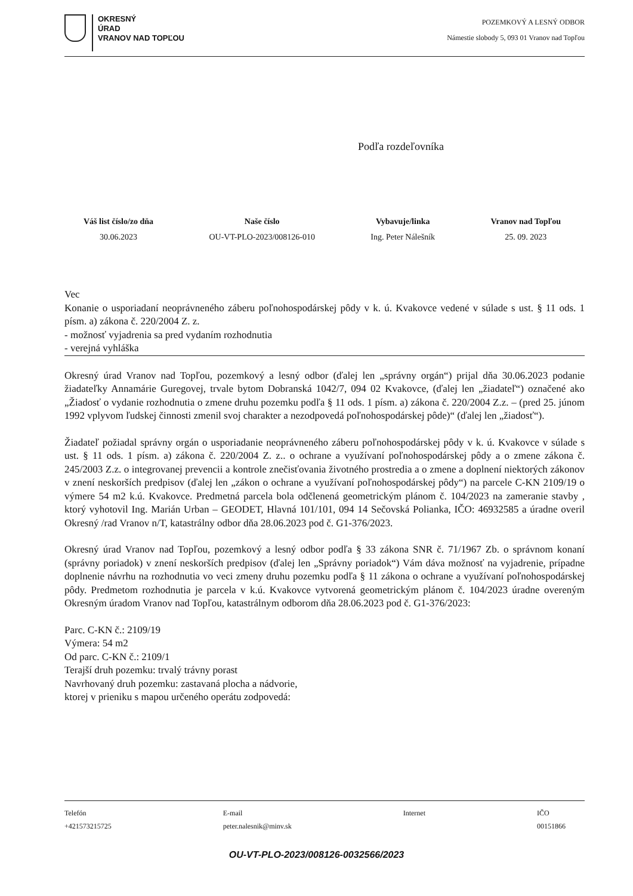OKRESNÝ
ÚRAD
VRANOV NAD TOPĽOU
POZEMKOVÝ A LESNÝ ODBOR
Námestie slobody 5, 093 01 Vranov nad Topľou
Podľa rozdeľovníka
Váš list číslo/zo dňa
30.06.2023
Naše číslo
OU-VT-PLO-2023/008126-010
Vybavuje/linka
Ing. Peter Nálešník
Vranov nad Topľou
25. 09. 2023
Vec
Konanie o usporiadaní neoprávneného záberu poľnohospodárskej pôdy v k. ú. Kvakovce vedené v súlade s ust. § 11 ods. 1 písm. a) zákona č. 220/2004 Z. z.
- možnosť vyjadrenia sa pred vydaním rozhodnutia
- verejná vyhláška
Okresný úrad Vranov nad Topľou, pozemkový a lesný odbor (ďalej len „správny orgán“) prijal dňa 30.06.2023 podanie žiadateľky Annamárie Guregovej, trvale bytom Dobranská 1042/7, 094 02 Kvakovce, (ďalej len „žiadateľ“) označené ako „Žiadosť o vydanie rozhodnutia o zmene druhu pozemku podľa § 11 ods. 1 písm. a) zákona č. 220/2004 Z.z. – (pred 25. júnom 1992 vplyvom ľudskej činnosti zmenil svoj charakter a nezodpovedá poľnohospodárskej pôde)“ (ďalej len „žiadosť“).
Žiadateľ požiadal správny orgán o usporiadanie neoprávneného záberu poľnohospodárskej pôdy v k. ú. Kvakovce v súlade s ust. § 11 ods. 1 písm. a) zákona č. 220/2004 Z. z.. o ochrane a využívaní poľnohospodárskej pôdy a o zmene zákona č. 245/2003 Z.z. o integrovanej prevencii a kontrole znečisťovania životného prostredia a o zmene a doplnení niektorých zákonov v znení neskorších predpisov (ďalej len „zákon o ochrane a využívaní poľnohospodárskej pôdy“) na parcele C-KN 2109/19 o výmere 54 m2 k.ú. Kvakovce. Predmetná parcela bola odčlenená geometrickým plánom č. 104/2023 na zameranie stavby , ktorý vyhotovil Ing. Marián Urban – GEODET, Hlavná 101/101, 094 14 Sečovská Polianka, IČO: 46932585 a úradne overil Okresný /rad Vranov n/T, katastrálny odbor dňa 28.06.2023 pod č. G1-376/2023.
Okresný úrad Vranov nad Topľou, pozemkový a lesný odbor podľa § 33 zákona SNR č. 71/1967 Zb. o správnom konaní (správny poriadok) v znení neskorších predpisov (ďalej len „Správny poriadok“) Vám dáva možnosť na vyjadrenie, prípadne doplnenie návrhu na rozhodnutia vo veci zmeny druhu pozemku podľa § 11 zákona o ochrane a využívaní poľnohospodárskej pôdy. Predmetom rozhodnutia je parcela v k.ú. Kvakovce vytvorená geometrickým plánom č. 104/2023 úradne overeným Okresným úradom Vranov nad Topľou, katastrálnym odborom dňa 28.06.2023 pod č. G1-376/2023:
Parc. C-KN č.: 2109/19
Výmera: 54 m2
Od parc. C-KN č.: 2109/1
Terajší druh pozemku: trvalý trávny porast
Navrhovaný druh pozemku: zastavaná plocha a nádvorie,
ktorej v prieniku s mapou určeného operátu zodpovedá:
Telefón
+421573215725
E-mail
peter.nalesnik@minv.sk
Internet IČO
00151866
OU-VT-PLO-2023/008126-0032566/2023